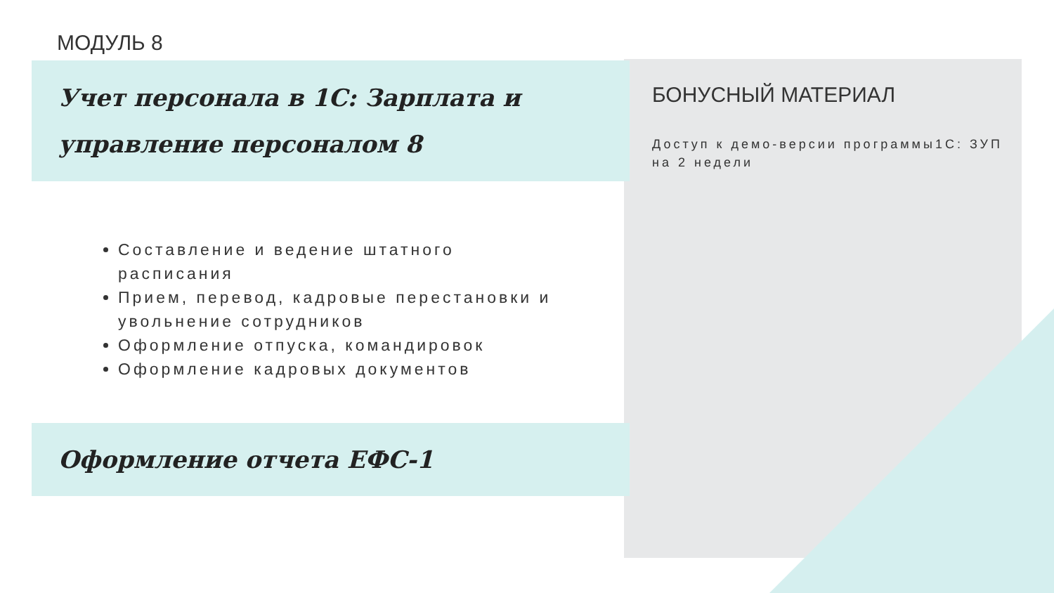МОДУЛЬ 8
Учет персонала в 1С: Зарплата и управление персоналом 8
Составление и ведение штатного расписания
Прием, перевод, кадровые перестановки и увольнение сотрудников
Оформление отпуска, командировок
Оформление кадровых документов
Оформление отчета ЕФС-1
БОНУСНЫЙ МАТЕРИАЛ
Доступ к демо-версии программы1С: ЗУП на 2 недели